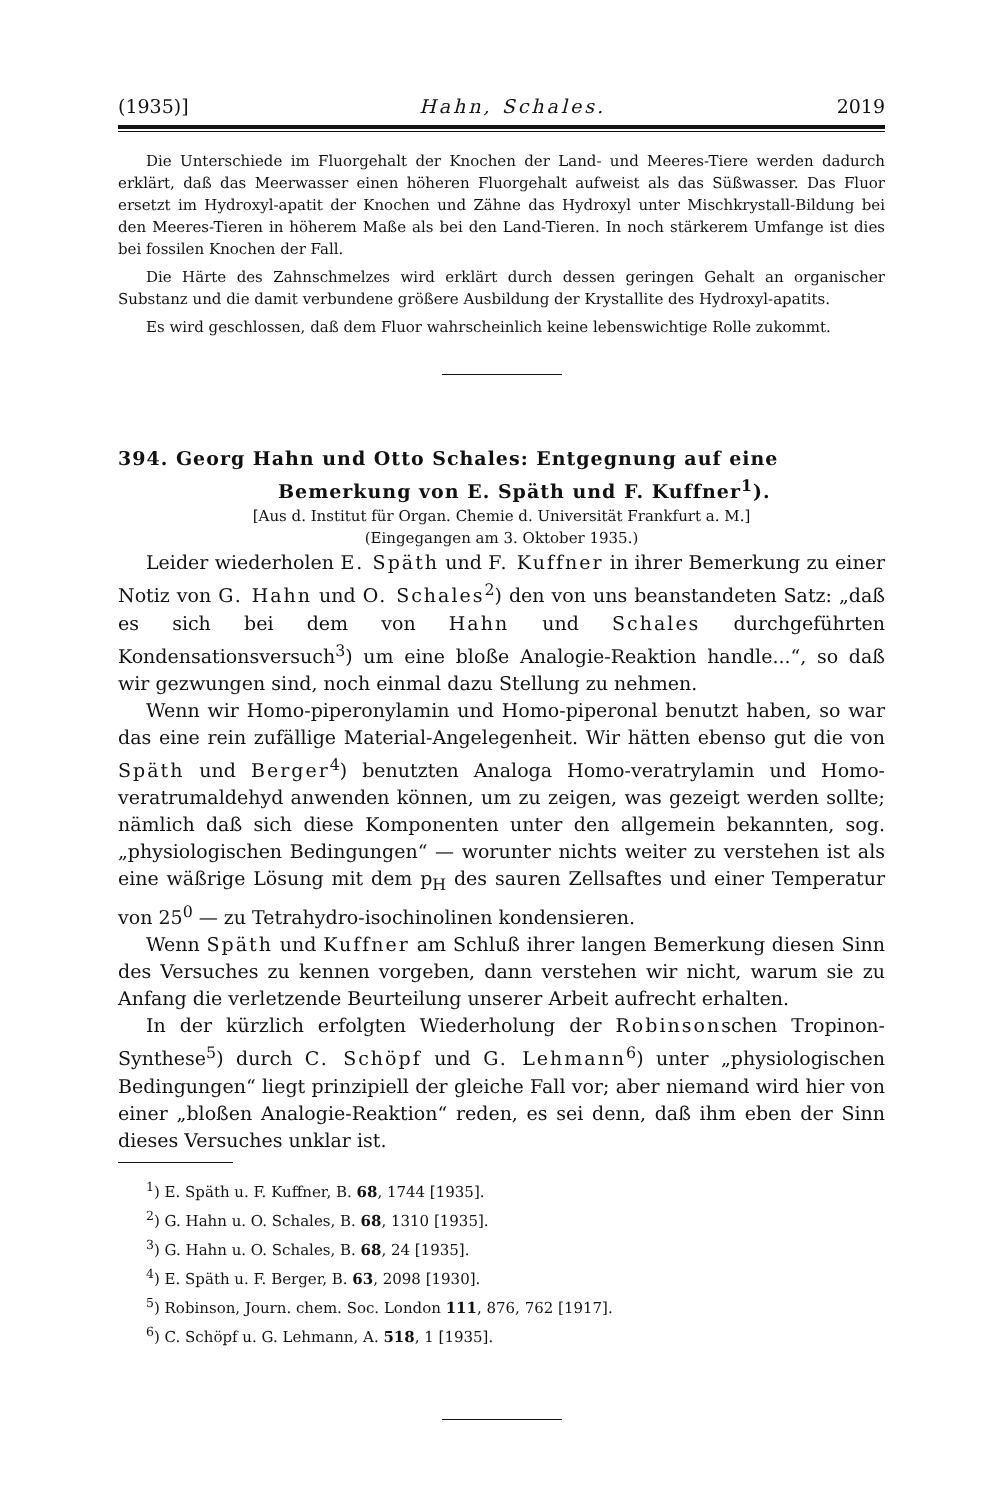(1935)] Hahn, Schales. 2019
Die Unterschiede im Fluorgehalt der Knochen der Land- und Meeres-Tiere werden dadurch erklärt, daß das Meerwasser einen höheren Fluorgehalt aufweist als das Süßwasser. Das Fluor ersetzt im Hydroxyl-apatit der Knochen und Zähne das Hydroxyl unter Mischkrystall-Bildung bei den Meeres-Tieren in höherem Maße als bei den Land-Tieren. In noch stärkerem Umfange ist dies bei fossilen Knochen der Fall.
Die Härte des Zahnschmelzes wird erklärt durch dessen geringen Gehalt an organischer Substanz und die damit verbundene größere Ausbildung der Krystallite des Hydroxyl-apatits.
Es wird geschlossen, daß dem Fluor wahrscheinlich keine lebenswichtige Rolle zukommt.
394. Georg Hahn und Otto Schales: Entgegnung auf eine Bemerkung von E. Späth und F. Kuffner<sup>1</sup>).
[Aus d. Institut für Organ. Chemie d. Universität Frankfurt a. M.]
(Eingegangen am 3. Oktober 1935.)
Leider wiederholen E. Späth und F. Kuffner in ihrer Bemerkung zu einer Notiz von G. Hahn und O. Schales<sup>2</sup>) den von uns beanstandeten Satz: „daß es sich bei dem von Hahn und Schales durchgeführten Kondensationsversuch<sup>3</sup>) um eine bloße Analogie-Reaktion handle...“, so daß wir gezwungen sind, noch einmal dazu Stellung zu nehmen.
Wenn wir Homo-piperonylamin und Homo-piperonal benutzt haben, so war das eine rein zufällige Material-Angelegenheit. Wir hätten ebenso gut die von Späth und Berger<sup>4</sup>) benutzten Analoga Homo-veratrylamin und Homo-veratrumaldehyd anwenden können, um zu zeigen, was gezeigt werden sollte; nämlich daß sich diese Komponenten unter den allgemein bekannten, sog. „physiologischen Bedingungen“ — worunter nichts weiter zu verstehen ist als eine wäßrige Lösung mit dem p<sub>H</sub> des sauren Zellsaftes und einer Temperatur von 25<sup>0</sup> — zu Tetrahydro-isochinolinen kondensieren.
Wenn Späth und Kuffner am Schluß ihrer langen Bemerkung diesen Sinn des Versuches zu kennen vorgeben, dann verstehen wir nicht, warum sie zu Anfang die verletzende Beurteilung unserer Arbeit aufrecht erhalten.
In der kürzlich erfolgten Wiederholung der Robinsonschen Tropinon-Synthese<sup>5</sup>) durch C. Schöpf und G. Lehmann<sup>6</sup>) unter „physiologischen Bedingungen“ liegt prinzipiell der gleiche Fall vor; aber niemand wird hier von einer „bloßen Analogie-Reaktion“ reden, es sei denn, daß ihm eben der Sinn dieses Versuches unklar ist.
<sup>1</sup>) E. Späth u. F. Kuffner, B. 68, 1744 [1935].
<sup>2</sup>) G. Hahn u. O. Schales, B. 68, 1310 [1935].
<sup>3</sup>) G. Hahn u. O. Schales, B. 68, 24 [1935].
<sup>4</sup>) E. Späth u. F. Berger, B. 63, 2098 [1930].
<sup>5</sup>) Robinson, Journ. chem. Soc. London 111, 876, 762 [1917].
<sup>6</sup>) C. Schöpf u. G. Lehmann, A. 518, 1 [1935].